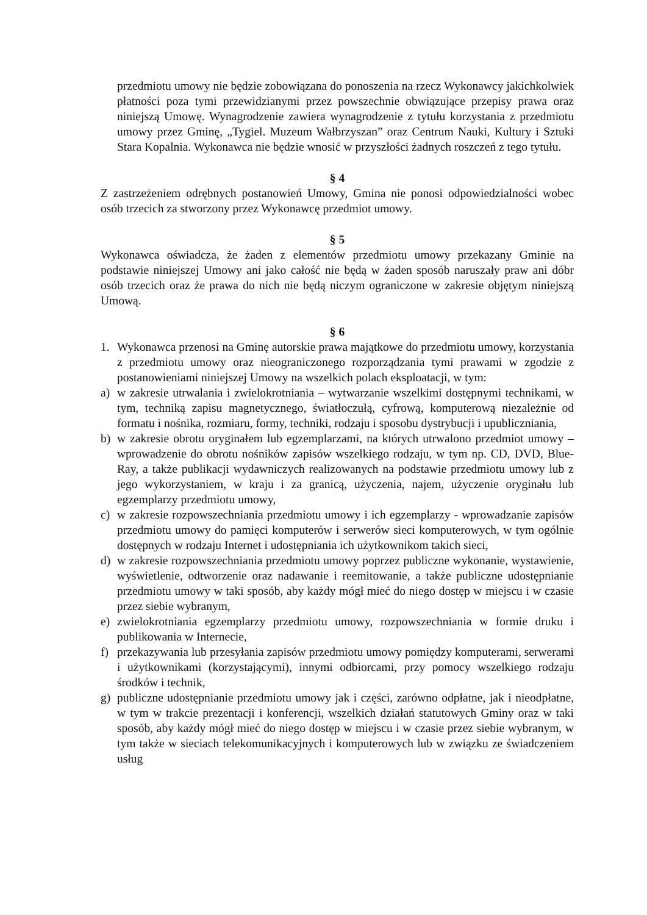przedmiotu umowy nie będzie zobowiązana do ponoszenia na rzecz Wykonawcy jakichkolwiek płatności poza tymi przewidzianymi przez powszechnie obwiązujące przepisy prawa oraz niniejszą Umowę. Wynagrodzenie zawiera wynagrodzenie z tytułu korzystania z przedmiotu umowy przez Gminę, „Tygiel. Muzeum Wałbrzyszan” oraz Centrum Nauki, Kultury i Sztuki Stara Kopalnia. Wykonawca nie będzie wnosić w przyszłości żadnych roszczeń z tego tytułu.
§ 4
Z zastrzeżeniem odrębnych postanowień Umowy, Gmina nie ponosi odpowiedzialności wobec osób trzecich za stworzony przez Wykonawcę przedmiot umowy.
§ 5
Wykonawca oświadcza, że żaden z elementów przedmiotu umowy przekazany Gminie na podstawie niniejszej Umowy ani jako całość nie będą w żaden sposób naruszały praw ani dóbr osób trzecich oraz że prawa do nich nie będą niczym ograniczone w zakresie objętym niniejszą Umową.
§ 6
1. Wykonawca przenosi na Gminę autorskie prawa majątkowe do przedmiotu umowy, korzystania z przedmiotu umowy oraz nieograniczonego rozporządzania tymi prawami w zgodzie z postanowieniami niniejszej Umowy na wszelkich polach eksploatacji, w tym:
a) w zakresie utrwalania i zwielokrotniania – wytwarzanie wszelkimi dostępnymi technikami, w tym, techniką zapisu magnetycznego, światłoczułą, cyfrową, komputerową niezależnie od formatu i nośnika, rozmiaru, formy, techniki, rodzaju i sposobu dystrybucji i upubliczniania,
b) w zakresie obrotu oryginałem lub egzemplarzami, na których utrwalono przedmiot umowy – wprowadzenie do obrotu nośników zapisów wszelkiego rodzaju, w tym np. CD, DVD, Blue-Ray, a także publikacji wydawniczych realizowanych na podstawie przedmiotu umowy lub z jego wykorzystaniem, w kraju i za granicą, użyczenia, najem, użyczenie oryginału lub egzemplarzy przedmiotu umowy,
c) w zakresie rozpowszechniania przedmiotu umowy i ich egzemplarzy - wprowadzanie zapisów przedmiotu umowy do pamięci komputerów i serwerów sieci komputerowych, w tym ogólnie dostępnych w rodzaju Internet i udostępniania ich użytkownikom takich sieci,
d) w zakresie rozpowszechniania przedmiotu umowy poprzez publiczne wykonanie, wystawienie, wyświetlenie, odtworzenie oraz nadawanie i reemitowanie, a także publiczne udostępnianie przedmiotu umowy w taki sposób, aby każdy mógł mieć do niego dostęp w miejscu i w czasie przez siebie wybranym,
e) zwielokrotniania egzemplarzy przedmiotu umowy, rozpowszechniania w formie druku i publikowania w Internecie,
f) przekazywania lub przesyłania zapisów przedmiotu umowy pomiędzy komputerami, serwerami i użytkownikami (korzystającymi), innymi odbiorcami, przy pomocy wszelkiego rodzaju środków i technik,
g) publiczne udostępnianie przedmiotu umowy jak i części, zarówno odpłatne, jak i nieodpłatne, w tym w trakcie prezentacji i konferencji, wszelkich działań statutowych Gminy oraz w taki sposób, aby każdy mógł mieć do niego dostęp w miejscu i w czasie przez siebie wybranym, w tym także w sieciach telekomunikacyjnych i komputerowych lub w związku ze świadczeniem usług